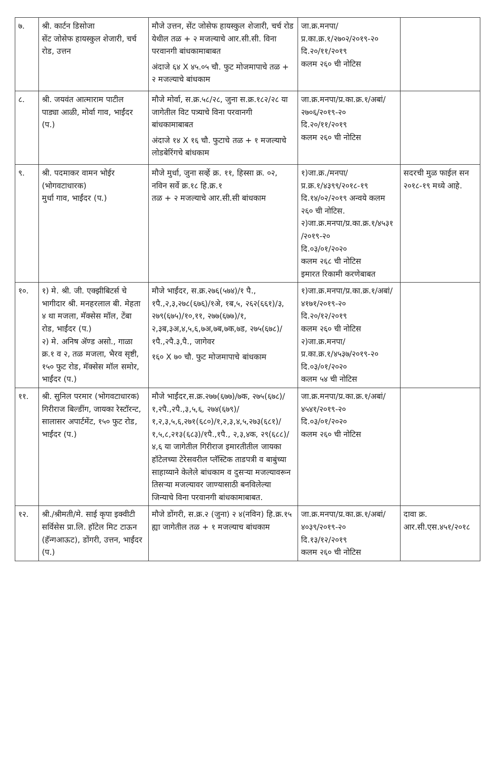| ७. | श्री. कार्टन डिसोजा सेंट जोसेफ हायस्कुल शेजारी, चर्च रोड, उत्तन | मौजे उत्तन, सेंट जोसेफ हायस्कुल शेजारी, चर्च रोड येथील तळ + २ मजल्याचे आर.सी.सी. विना परवानगी बांधकामाबाबत अंदाजे ६४ X ४५.०५ चौ. फुट मोजमापाचे तळ + २ मजल्याचे बांधकाम | जा.क्र.मनपा/प्र.का.क्र.१/२७०२/२०१९-२० दि.२०/११/२०१९ कलम २६० ची नोटिस | |
| ८. | श्री. जयवंत आत्माराम पाटील पाड्या आळी, मोर्वा गाव, भाईंदर (प.) | मौजे मोर्वा, स.क्र.५८/२८, जुना स.क्र.१८२/२८ या जागेतील विट पत्र्याचे विना परवानगी बांधकामाबाबत अंदाजे १४ X १६ चौ. फुटाचे तळ + १ मजल्याचे लोडबेरिंगचे बांधकाम | जा.क्र.मनपा/प्र.का.क्र.१/अबां/२७०६/२०१९-२० दि.२०/११/२०१९ कलम २६० ची नोटिस | |
| ९. | श्री. पदमाकर वामन भोईर (भोगवटाधारक) मुर्धा गाव, भाईंदर (प.) | मौजे मुर्धा, जुना सर्व्हे क्र. ११, हिस्सा क्र. ०२, नविन सर्वे क्र.१८ हि.क्र.१ तळ + २ मजल्याचे आर.सी.सी बांधकाम | १)जा.क्र./मनपा/प्र.क्र.१/४३९९/२०१८-१९ दि.१४/०२/२०१९ अन्वये कलम २६० ची नोटिस. २)जा.क्र.मनपा/प्र.का.क्र.१/४५३१ /२०१९-२० दि.०३/०१/२०२० कलम २६८ ची नोटिस इमारत रिकामी करणेबाबत | सदरची मुळ फाईल सन २०१८-१९ मध्ये आहे. |
| १०. | १) मे. श्री. जी. एक्झीबिटर्स चे भागीदार श्री. मनहरलाल बी. मेहता ४ था मजला, मॅक्सेस मॉल, टेंबा रोड, भाईंदर (प.) २) मे. अनिष ॲण्ड असो., गाळा क्र.१ व २, तळ मजला, भैरव सृष्टी, १५० फुट रोड, मॅक्सेस मॉल समोर, भाईंदर (प.) | मौजे भाईंदर, स.क्र.२७६(५७४)/१ पै., १पै.,२,३,२७८(६७६)/१अे, १ब,५, २६२(६६१)/३, २७९(६७५)/१०,११, २७७(६७७)/१, २,३ब,३अ,४,५,६,७अ,७ब,७क,७ड, २७५(६७८)/१पै.,२पै.३,पै., जागेवर १६० X ७० चौ. फुट मोजमापाचे बांधकाम | १)जा.क्र.मनपा/प्र.का.क्र.१/अबां/४१७१/२०१९-२० दि.२०/१२/२०१९ कलम २६० ची नोटिस २)जा.क्र.मनपा/प्र.का.क्र.१/४५३७/२०१९-२० दि.०३/०१/२०२० कलम ५४ ची नोटिस | |
| ११. | श्री. सुनिल परमार (भोगवटाधारक) गिरीराज बिल्डींग, जायका रेस्टॉरन्ट, सालासर अपार्टमेंट, १५० फुट रोड, भाईंदर (प.) | मौजे भाईंदर,स.क्र.२७७(६७७)/७क, २७५(६७८)/१,२पै.,२पै.,३,५,६, २७४(६७९)/१,२,३,५,६,२७१(६८०)/१,२,३,४,५,२७३(६८१)/१,५,८,२१३(६८३)/१पै.,१पै., २,३,४क, २९(६८८)/४,६ या जागेतील गिरीराज इमारतीतील जायका हॉटेलच्या टेरेसवरील प्लॅस्टिक ताडपत्री व बाबुंच्या साहाय्याने केलेले बांधकाम व दुसऱ्या मजल्यावरून तिसऱ्या मजल्यावर जाण्यासाठी बनविलेल्या जिन्याचे विना परवानगी बांधकामाबाबत. | जा.क्र.मनपा/प्र.का.क्र.१/अबां/४५४१/२०१९-२० दि.०३/०१/२०२० कलम २६० ची नोटिस | |
| १२. | श्री./श्रीमती/मे. साई कृपा इक्वीटी सर्विसेस प्रा.लि. हॉटेल मिट टाऊन (हॅन्गआऊट), डोंगरी, उत्तन, भाईंदर (प.) | मौजे डोंगरी, स.क्र.२ (जुना) २ ४(नविन) हि.क्र.१५ ह्या जागेतील तळ + १ मजल्याच बांधकाम | जा.क्र.मनपा/प्र.का.क्र.१/अबां/४०३९/२०१९-२० दि.१३/१२/२०१९ कलम २६० ची नोटिस | दावा क्र. आर.सी.एस.४५१/२०१८ |